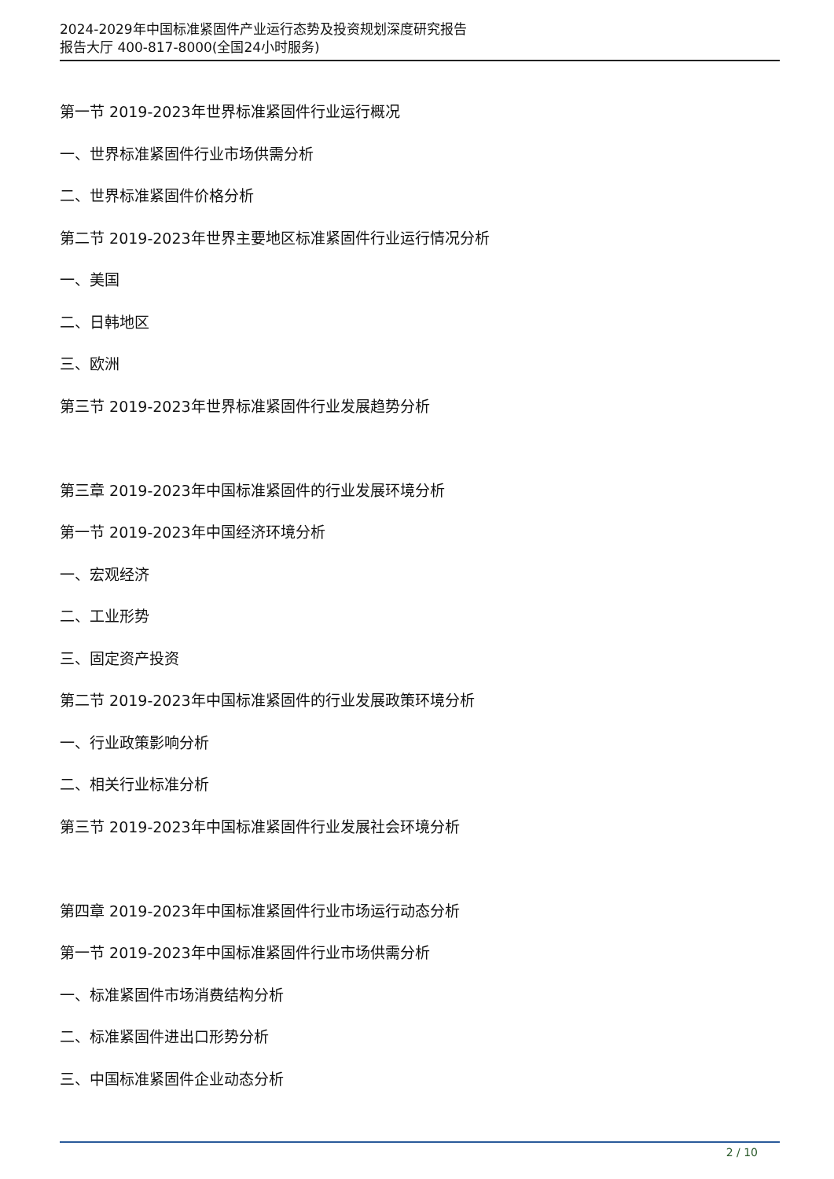2024-2029年中国标准紧固件产业运行态势及投资规划深度研究报告
报告大厅 400-817-8000(全国24小时服务)
第一节 2019-2023年世界标准紧固件行业运行概况
一、世界标准紧固件行业市场供需分析
二、世界标准紧固件价格分析
第二节 2019-2023年世界主要地区标准紧固件行业运行情况分析
一、美国
二、日韩地区
三、欧洲
第三节 2019-2023年世界标准紧固件行业发展趋势分析
第三章 2019-2023年中国标准紧固件的行业发展环境分析
第一节 2019-2023年中国经济环境分析
一、宏观经济
二、工业形势
三、固定资产投资
第二节 2019-2023年中国标准紧固件的行业发展政策环境分析
一、行业政策影响分析
二、相关行业标准分析
第三节 2019-2023年中国标准紧固件行业发展社会环境分析
第四章 2019-2023年中国标准紧固件行业市场运行动态分析
第一节 2019-2023年中国标准紧固件行业市场供需分析
一、标准紧固件市场消费结构分析
二、标准紧固件进出口形势分析
三、中国标准紧固件企业动态分析
2 / 10